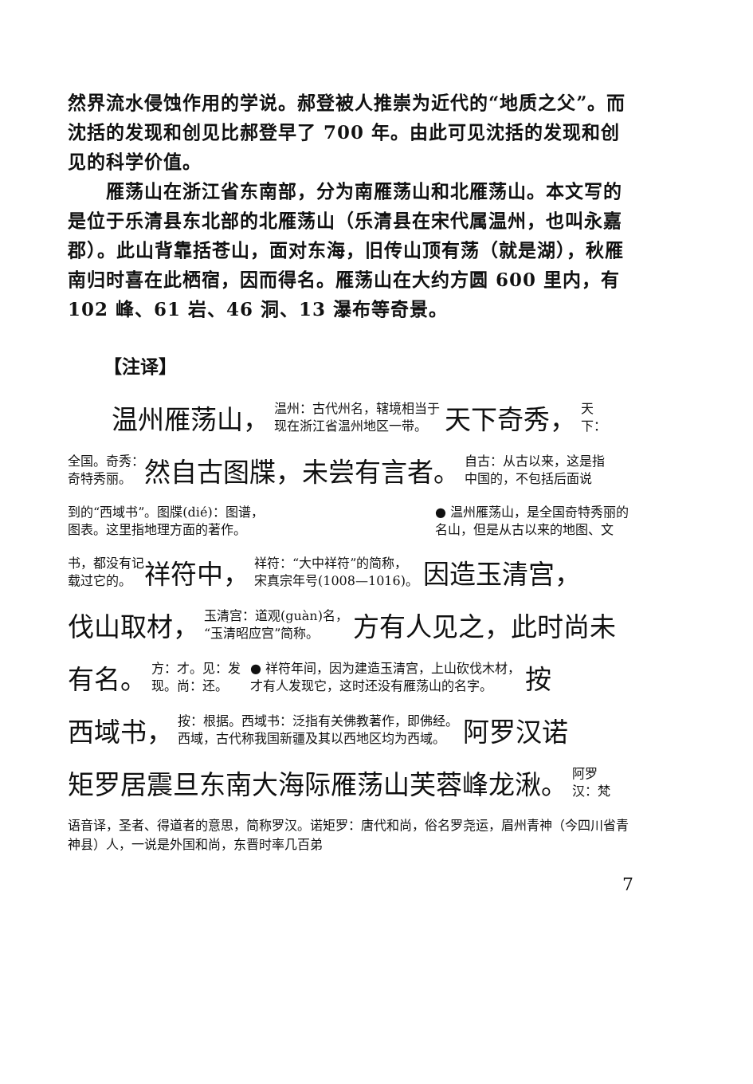然界流水侵蚀作用的学说。郝登被人推崇为近代的“地质之父”。而沈括的发现和创见比郝登早了 700 年。由此可见沈括的发现和创见的科学价值。
雁荡山在浙江省东南部，分为南雁荡山和北雁荡山。本文写的是位于乐清县东北部的北雁荡山（乐清县在宋代属温州，也叫永嘉郡）。此山背靠括苍山，面对东海，旧传山顶有荡（就是湖），秋雁南归时喜在此栖宿，因而得名。雁荡山在大约方圆 600 里内，有 102 峰、61 岩、46 洞、13 瀑布等奇景。
【注译】
温州雁荡山， 温州：古代州名，辖境相当于
现在浙江省温州地区一带。 天下奇秀， 天
下：
全国。奇秀：
奇特秀丽。 然自古图牒，未尝有言者。 自古：从古以来，这是指
中国的，不包括后面说
到的“西域书”。图牒(dié)：图谱，
图表。这里指地理方面的著作。 ● 温州雁荡山，是全国奇特秀丽的
名山，但是从古以来的地图、文
书，都没有记
载过它的。 祥符中， 祥符：“大中祥符”的简称，
宋真宗年号(1008—1016)。 因造玉清宫，
伐山取材， 玉清宫：道观(guàn)名，
“玉清昭应宫”简称。 方有人见之，此时尚未
有名。 方：才。见：发
现。尚：还。 ● 祥符年间，因为建造玉清宫，上山砍伐木材，
才有人发现它，这时还没有雁荡山的名字。 按
西域书， 按：根据。西域书：泛指有关佛教著作，即佛经。
西域，古代称我国新疆及其以西地区均为西域。 阿罗汉诺
矩罗居震旦东南大海际雁荡山芙蓉峰龙湫。 阿罗
汉：梵
语音译，圣者、得道者的意思，简称罗汉。诺矩罗：唐代和尚，俗名罗尧运，眉州青神（今四川省青神县）人，一说是外国和尚，东晋时率几百弟
7